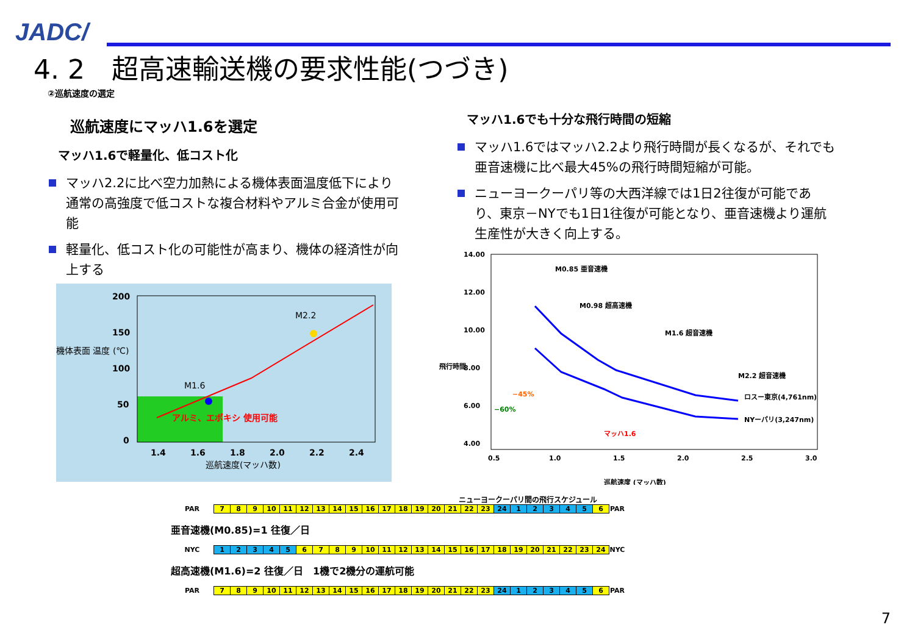JADC/
4. 2　超高速輸送機の要求性能(つづき)
②巡航速度の選定
巡航速度にマッハ1.6を選定
マッハ1.6で軽量化、低コスト化
マッハ2.2に比べ空力加熱による機体表面温度低下により通常の高強度で低コストな複合材料やアルミ合金が使用可能
軽量化、低コスト化の可能性が高まり、機体の経済性が向上する
マッハ1.6でも十分な飛行時間の短縮
マッハ1.6ではマッハ2.2より飛行時間が長くなるが、それでも亜音速機に比べ最大45%の飛行時間短縮が可能。
ニューヨークーパリ等の大西洋線では1日2往復が可能であり、東京－NYでも1日1往復が可能となり、亜音速機より運航生産性が大きく向上する。
200
150
100
50
0
1.4
1.6
1.8
2.0
2.2
2.4
アルミ、エポキシ 使用可能
M1.6
M2.2
機体表面 温度 (℃)
巡航速度(マッハ数)
14.00
12.00
10.00
8.00
6.00
4.00
0.5
1.0
1.5
2.0
2.5
3.0
M0.85 亜音速機
M0.98 超高速機
M1.6 超音速機
M2.2 超音速機
ロスー東京(4,761nm)
NYーパリ(3,247nm)
−45%
−60%
マッハ1.6
巡航速度 (マッハ数)
飛行時間
ニューヨークーパリ間の飛行スケジュール
| PAR | 7 | 8 | 9 | 10 | 11 | 12 | 13 | 14 | 15 | 16 | 17 | 18 | 19 | 20 | 21 | 22 | 23 | 24 | 1 | 2 | 3 | 4 | 5 | 6 | PAR |
| 亜音速機(M0.85)=1 往復／日 | | | | | | | | | | | | | | | | | | | | | | | | | |
| NYC | 1 | 2 | 3 | 4 | 5 | 6 | 7 | 8 | 9 | 10 | 11 | 12 | 13 | 14 | 15 | 16 | 17 | 18 | 19 | 20 | 21 | 22 | 23 | 24 | NYC |
| 超高速機(M1.6)=2 往復／日 1機で2機分の運航可能 | | | | | | | | | | | | | | | | | | | | | | | | | |
| PAR | 7 | 8 | 9 | 10 | 11 | 12 | 13 | 14 | 15 | 16 | 17 | 18 | 19 | 20 | 21 | 22 | 23 | 24 | 1 | 2 | 3 | 4 | 5 | 6 | PAR |
7